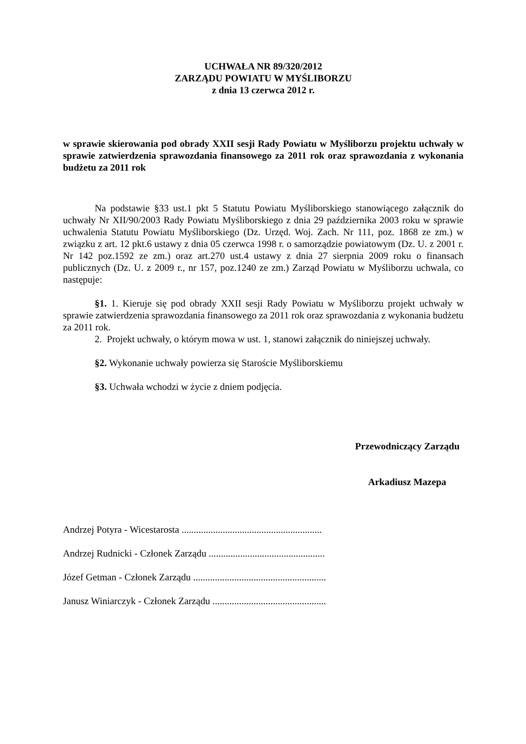UCHWAŁA NR 89/320/2012
ZARZĄDU POWIATU W MYŚLIBORZU
z dnia 13 czerwca 2012 r.
w sprawie skierowania pod obrady XXII sesji Rady Powiatu w Myśliborzu projektu uchwały w sprawie zatwierdzenia sprawozdania finansowego za 2011 rok oraz sprawozdania z wykonania budżetu za 2011 rok
Na podstawie §33 ust.1 pkt 5 Statutu Powiatu Myśliborskiego stanowiącego załącznik do uchwały Nr XII/90/2003 Rady Powiatu Myśliborskiego z dnia 29 października 2003 roku w sprawie uchwalenia Statutu Powiatu Myśliborskiego (Dz. Urzęd. Woj. Zach. Nr 111, poz. 1868 ze zm.) w związku z art. 12 pkt.6 ustawy z dnia 05 czerwca 1998 r. o samorządzie powiatowym (Dz. U. z 2001 r. Nr 142 poz.1592 ze zm.) oraz art.270 ust.4 ustawy z dnia 27 sierpnia 2009 roku o finansach publicznych (Dz. U. z 2009 r., nr 157, poz.1240 ze zm.) Zarząd Powiatu w Myśliborzu uchwala, co następuje:
§1. 1. Kieruje się pod obrady XXII sesji Rady Powiatu w Myśliborzu projekt uchwały w sprawie zatwierdzenia sprawozdania finansowego za 2011 rok oraz sprawozdania z wykonania budżetu za 2011 rok.
2. Projekt uchwały, o którym mowa w ust. 1, stanowi załącznik do niniejszej uchwały.
§2. Wykonanie uchwały powierza się Staroście Myśliborskiemu
§3. Uchwała wchodzi w życie z dniem podjęcia.
Przewodniczący Zarządu
Arkadiusz Mazepa
Andrzej Potyra - Wicestarosta ..........................................................
Andrzej Rudnicki - Członek Zarządu ................................................
Józef Getman - Członek Zarządu .......................................................
Janusz Winiarczyk - Członek Zarządu ...............................................